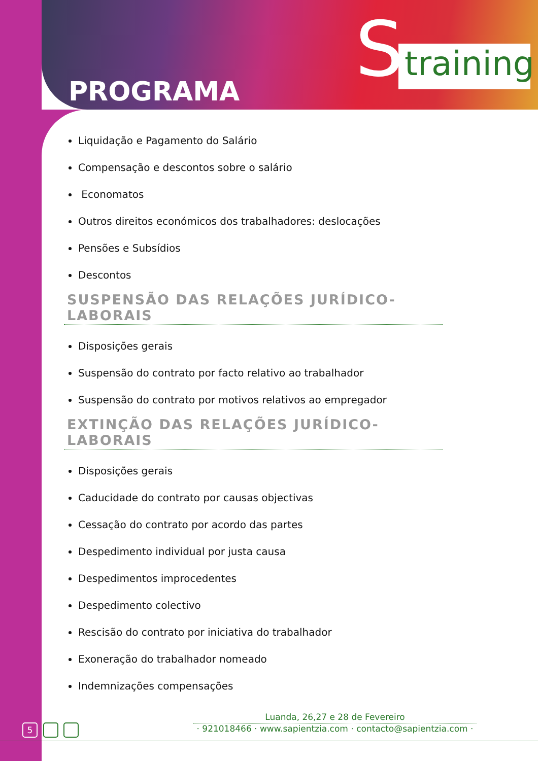S
training
PROGRAMA
Liquidação e Pagamento do Salário
Compensação e descontos sobre o salário
Economatos
Outros direitos económicos dos trabalhadores: deslocações
Pensões e Subsídios
Descontos
SUSPENSÃO DAS RELAÇÕES JURÍDICO-LABORAIS
Disposições gerais
Suspensão do contrato por facto relativo ao trabalhador
Suspensão do contrato por motivos relativos ao empregador
EXTINÇÃO DAS RELAÇÕES JURÍDICO-LABORAIS
Disposições gerais
Caducidade do contrato por causas objectivas
Cessação do contrato por acordo das partes
Despedimento individual por justa causa
Despedimentos improcedentes
Despedimento colectivo
Rescisão do contrato por iniciativa do trabalhador
Exoneração do trabalhador nomeado
Indemnizações compensações
5
Luanda, 26,27 e 28 de Fevereiro
· 921018466 · www.sapientzia.com · contacto@sapientzia.com ·